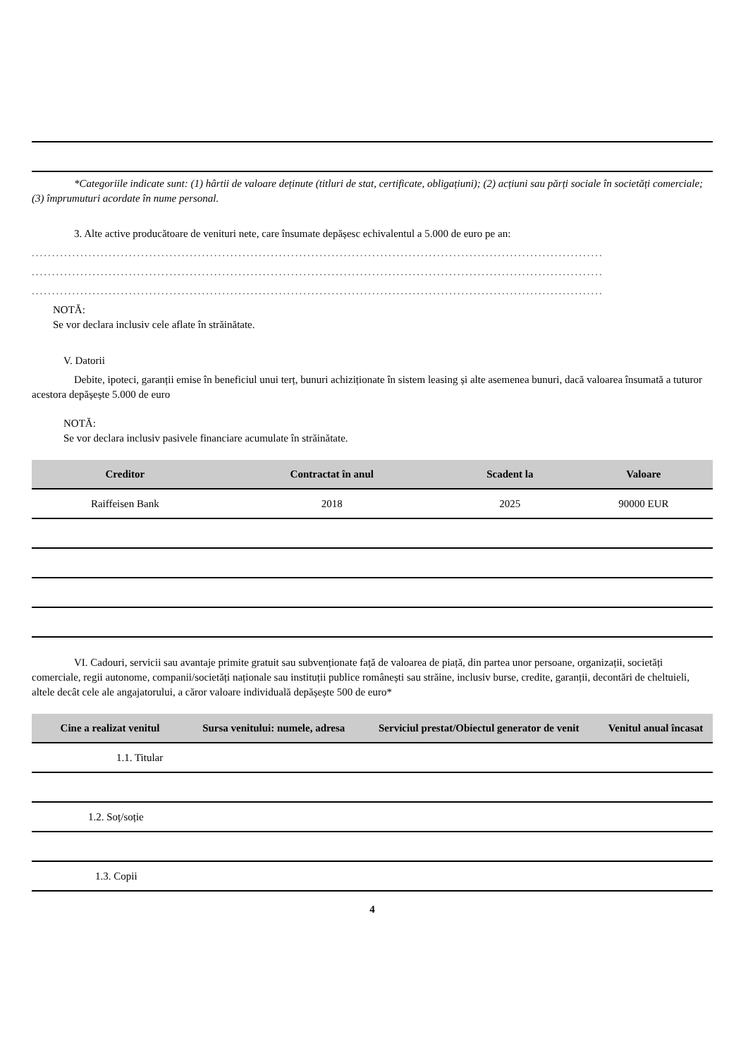*Categoriile indicate sunt: (1) hârtii de valoare deținute (titluri de stat, certificate, obligațiuni); (2) acțiuni sau părți sociale în societăți comerciale; (3) împrumuturi acordate în nume personal.
3. Alte active producătoare de venituri nete, care însumate depășesc echivalentul a 5.000 de euro pe an:
.............................................................................................................................................
.............................................................................................................................................
.............................................................................................................................................
NOTĂ:
Se vor declara inclusiv cele aflate în străinătate.
V. Datorii
Debite, ipoteci, garanții emise în beneficiul unui terț, bunuri achiziționate în sistem leasing și alte asemenea bunuri, dacă valoarea însumată a tuturor acestora depășește 5.000 de euro
NOTĂ:
Se vor declara inclusiv pasivele financiare acumulate în străinătate.
| Creditor | Contractat în anul | Scadent la | Valoare |
| --- | --- | --- | --- |
| Raiffeisen Bank | 2018 | 2025 | 90000 EUR |
VI. Cadouri, servicii sau avantaje primite gratuit sau subvenționate față de valoarea de piață, din partea unor persoane, organizații, societăți comerciale, regii autonome, companii/societăți naționale sau instituții publice românești sau străine, inclusiv burse, credite, garanții, decontări de cheltuieli, altele decât cele ale angajatorului, a căror valoare individuală depășește 500 de euro*
| Cine a realizat venitul | Sursa venitului: numele, adresa | Serviciul prestat/Obiectul generator de venit | Venitul anual încasat |
| --- | --- | --- | --- |
| 1.1. Titular | | | |
| 1.2. Soț/soție | | | |
| 1.3. Copii | | | |
4